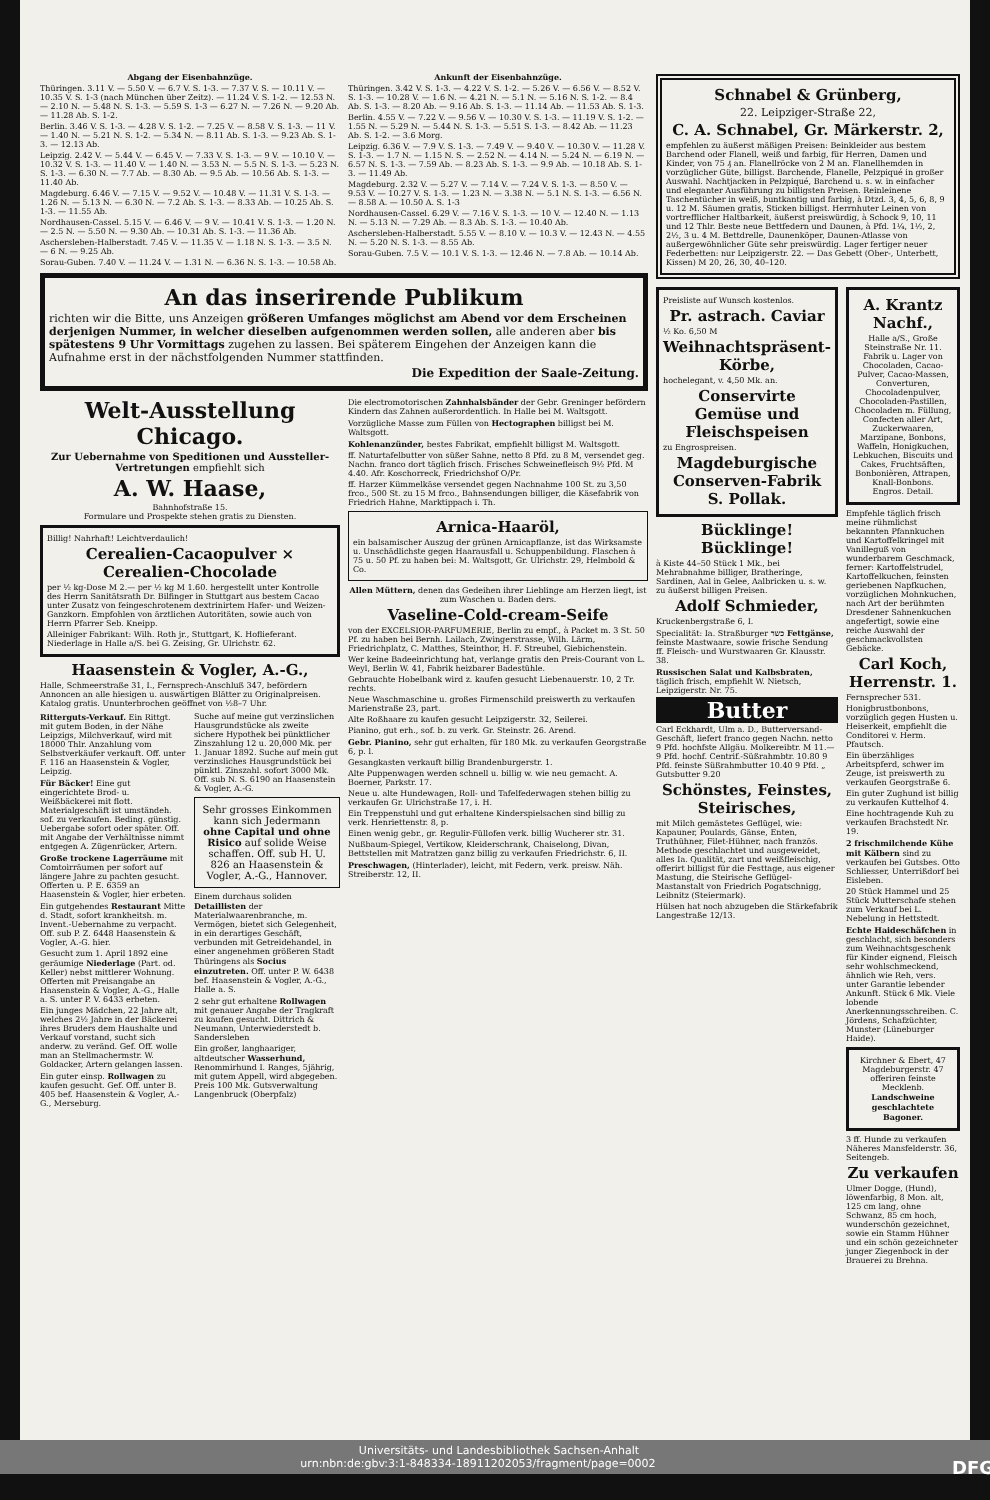Abgang der Eisenbahnzüge.
Thüringen. 3.11 V. — 5.50 V. — 6.7 V. S. 1-3. — 7.37 V. S. — 10.11 V. — 10.35 V. S. 1-3 (nach München über Zeitz). — 11.24 V. S. 1-2. — 12.53 N. — 2.10 N. — 5.48 N. S. 1-3. — 5.59 S. 1-3 — 6.27 N. — 7.26 N. — 9.20 Ab. — 11.28 Ab. S. 1-2.
Berlin. 3.46 V. S. 1-3. — 4.28 V. S. 1-2. — 7.25 V. — 8.58 V. S. 1-3. — 11 V. — 1.40 N. — 5.21 N. S. 1-2. — 5.34 N. — 8.11 Ab. S. 1-3. — 9.23 Ab. S. 1-3. — 12.13 Ab.
Leipzig. 2.42 V. — 5.44 V. — 6.45 V. — 7.33 V. S. 1-3. — 9 V. — 10.10 V. — 10.32 V. S. 1-3. — 11.40 V. — 1.40 N. — 3.53 N. — 5.5 N. S. 1-3. — 5.23 N. S. 1-3. — 6.30 N. — 7.7 Ab. — 8.30 Ab. — 9.5 Ab. — 10.56 Ab. S. 1-3. — 11.40 Ab.
Magdeburg. 6.46 V. — 7.15 V. — 9.52 V. — 10.48 V. — 11.31 V. S. 1-3. — 1.26 N. — 5.13 N. — 6.30 N. — 7.2 Ab. S. 1-3. — 8.33 Ab. — 10.25 Ab. S. 1-3. — 11.55 Ab.
Nordhausen-Cassel. 5.15 V. — 6.46 V. — 9 V. — 10.41 V. S. 1-3. — 1.20 N. — 2.5 N. — 5.50 N. — 9.30 Ab. — 10.31 Ab. S. 1-3. — 11.36 Ab.
Aschersleben-Halberstadt. 7.45 V. — 11.35 V. — 1.18 N. S. 1-3. — 3.5 N. — 6 N. — 9.25 Ab.
Sorau-Guben. 7.40 V. — 11.24 V. — 1.31 N. — 6.36 N. S. 1-3. — 10.58 Ab.
Ankunft der Eisenbahnzüge.
Thüringen. 3.42 V. S. 1-3. — 4.22 V. S. 1-2. — 5.26 V. — 6.56 V. — 8.52 V. S. 1-3. — 10.28 V. — 1.6 N. — 4.21 N. — 5.1 N. — 5.16 N. S. 1-2. — 8.4 Ab. S. 1-3. — 8.20 Ab. — 9.16 Ab. S. 1-3. — 11.14 Ab. — 11.53 Ab. S. 1-3.
Berlin. 4.55 V. — 7.22 V. — 9.56 V. — 10.30 V. S. 1-3. — 11.19 V. S. 1-2. — 1.55 N. — 5.29 N. — 5.44 N. S. 1-3. — 5.51 S. 1-3. — 8.42 Ab. — 11.23 Ab. S. 1-2. — 3.6 Morg.
Leipzig. 6.36 V. — 7.9 V. S. 1-3. — 7.49 V. — 9.40 V. — 10.30 V. — 11.28 V. S. 1-3. — 1.7 N. — 1.15 N. S. — 2.52 N. — 4.14 N. — 5.24 N. — 6.19 N. — 6.57 N. S. 1-3. — 7.59 Ab. — 8.23 Ab. S. 1-3. — 9.9 Ab. — 10.18 Ab. S. 1-3. — 11.49 Ab.
Magdeburg. 2.32 V. — 5.27 V. — 7.14 V. — 7.24 V. S. 1-3. — 8.50 V. — 9.53 V. — 10.27 V. S. 1-3. — 1.23 N. — 3.38 N. — 5.1 N. S. 1-3. — 6.56 N. — 8.58 A. — 10.50 A. S. 1-3
Nordhausen-Cassel. 6.29 V. — 7.16 V. S. 1-3. — 10 V. — 12.40 N. — 1.13 N. — 5.13 N. — 7.29 Ab. — 8.3 Ab. S. 1-3. — 10.40 Ab.
Aschersleben-Halberstadt. 5.55 V. — 8.10 V. — 10.3 V. — 12.43 N. — 4.55 N. — 5.20 N. S. 1-3. — 8.55 Ab.
Sorau-Guben. 7.5 V. — 10.1 V. S. 1-3. — 12.46 N. — 7.8 Ab. — 10.14 Ab.
An das inserirende Publikum
richten wir die Bitte, uns Anzeigen größeren Umfanges möglichst am Abend vor dem Erscheinen derjenigen Nummer, in welcher dieselben aufgenommen werden sollen, alle anderen aber bis spätestens 9 Uhr Vormittags zugehen zu lassen. Bei späterem Eingehen der Anzeigen kann die Aufnahme erst in der nächstfolgenden Nummer stattfinden.
Die Expedition der Saale-Zeitung.
Welt-Ausstellung Chicago.
Zur Uebernahme von Speditionen und Aussteller-Vertretungen empfiehlt sich
A. W. Haase,
Bahnhofstraße 15.
Formulare und Prospekte stehen gratis zu Diensten.
Billig! Nahrhaft! Leichtverdaulich!
Cerealien-Cacaopulver × Cerealien-Chocolade
per ½ kg-Dose M 2.— per ½ kg M 1.60. hergestellt unter Kontrolle des Herrn Sanitätsrath Dr. Bilfinger in Stuttgart aus bestem Cacao unter Zusatz von feingeschrotenem dextrinirtem Hafer- und Weizen-Ganzkorn. Empfohlen von ärztlichen Autoritäten, sowie auch von Herrn Pfarrer Seb. Kneipp.
Alleiniger Fabrikant: Wilh. Roth jr., Stuttgart, K. Hoflieferant. Niederlage in Halle a/S. bei G. Zeising, Gr. Ulrichstr. 62.
Haasenstein & Vogler, A.-G.,
Halle, Schmeerstraße 31, I., Fernsprech-Anschluß 347, befördern Annoncen an alle hiesigen u. auswärtigen Blätter zu Originalpreisen. Katalog gratis. Ununterbrochen geöffnet von ½8–7 Uhr.
Ritterguts-Verkauf. Ein Rittgt. mit gutem Boden, in der Nähe Leipzigs, Milchverkauf, wird mit 18000 Thlr. Anzahlung vom Selbstverkäufer verkauft. Off. unter F. 116 an Haasenstein & Vogler, Leipzig.
Für Bäcker! Eine gut eingerichtete Brod- u. Weißbäckerei mit flott. Materialgeschäft ist umständeh. sof. zu verkaufen. Beding. günstig. Uebergabe sofort oder später. Off. mit Angabe der Verhältnisse nimmt entgegen A. Zügenrücker, Artern.
Große trockene Lagerräume mit Comtoirräumen per sofort auf längere Jahre zu pachten gesucht. Offerten u. P. E. 6359 an Haasenstein & Vogler, hier erbeten.
Ein gutgehendes Restaurant Mitte d. Stadt, sofort krankheitsh. m. Invent.-Uebernahme zu verpacht. Off. sub P. Z. 6448 Haasenstein & Vogler, A.-G. hier.
Gesucht zum 1. April 1892 eine geräumige Niederlage (Part. od. Keller) nebst mittlerer Wohnung. Offerten mit Preisangabe an Haasenstein & Vogler, A.-G., Halle a. S. unter P. V. 6433 erbeten.
Ein junges Mädchen, 22 Jahre alt, welches 2½ Jahre in der Bäckerei ihres Bruders dem Haushalte und Verkauf vorstand, sucht sich anderw. zu veränd. Gef. Off. wolle man an Stellmachermstr. W. Goldacker, Artern gelangen lassen.
Ein guter einsp. Rollwagen zu kaufen gesucht. Gef. Off. unter B. 405 bef. Haasenstein & Vogler, A.-G., Merseburg.
Suche auf meine gut verzinslichen Hausgrundstücke als zweite sichere Hypothek bei pünktlicher Zinszahlung 12 u. 20,000 Mk. per 1. Januar 1892. Suche auf mein gut verzinsliches Hausgrundstück bei pünktl. Zinszahl. sofort 3000 Mk. Off. sub N. S. 6190 an Haasenstein & Vogler, A.-G.
Sehr grosses Einkommen kann sich Jedermann ohne Capital und ohne Risico auf solide Weise schaffen. Off. sub H. U. 826 an Haasenstein & Vogler, A.-G., Hannover.
Einem durchaus soliden Detaillisten der Materialwaarenbranche, m. Vermögen, bietet sich Gelegenheit, in ein derartiges Geschäft, verbunden mit Getreidehandel, in einer angenehmen größeren Stadt Thüringens als Socius einzutreten. Off. unter P. W. 6438 bef. Haasenstein & Vogler, A.-G., Halle a. S.
2 sehr gut erhaltene Rollwagen mit genauer Angabe der Tragkraft zu kaufen gesucht. Dittrich & Neumann, Unterwiederstedt b. Sandersleben
Ein großer, langhaariger, altdeutscher Wasserhund, Renommirhund I. Ranges, 5jährig, mit gutem Appell, wird abgegeben. Preis 100 Mk. Gutsverwaltung Langenbruck (Oberpfalz)
Die electromotorischen Zahnhalsbänder der Gebr. Greninger befördern Kindern das Zahnen außerordentlich. In Halle bei M. Waltsgott.
Vorzügliche Masse zum Füllen von Hectographen billigst bei M. Waltsgott.
Kohlenanzünder, bestes Fabrikat, empfiehlt billigst M. Waltsgott.
ff. Naturtafelbutter von süßer Sahne, netto 8 Pfd. zu 8 M, versendet geg. Nachn. franco dort täglich frisch. Frisches Schweinefleisch 9½ Pfd. M 4.40. Afr. Koschorreck, Friedrichshof O/Pr.
ff. Harzer Kümmelkäse versendet gegen Nachnahme 100 St. zu 3,50 frco., 500 St. zu 15 M frco., Bahnsendungen billiger, die Käsefabrik von Friedrich Hahne, Marktippach i. Th.
Arnica-Haaröl,
ein balsamischer Auszug der grünen Arnicapflanze, ist das Wirksamste u. Unschädlichste gegen Haarausfall u. Schuppenbildung. Flaschen à 75 u. 50 Pf. zu haben bei: M. Waltsgott, Gr. Ulrichstr. 29, Helmbold & Co.
Allen Müttern, denen das Gedeihen ihrer Lieblinge am Herzen liegt, ist zum Waschen u. Baden ders.
Vaseline-Cold-cream-Seife
von der EXCELSIOR-PARFUMERIE, Berlin zu empf., à Packet m. 3 St. 50 Pf. zu haben bei Bernh. Lailach, Zwingerstrasse, Wilh. Lärm, Friedrichplatz, C. Matthes, Steinthor, H. F. Streubel, Giebichenstein.
Wer keine Badeeinrichtung hat, verlange gratis den Preis-Courant von L. Weyl, Berlin W. 41, Fabrik heizbarer Badestühle.
Gebrauchte Hobelbank wird z. kaufen gesucht Liebenauerstr. 10, 2 Tr. rechts.
Neue Waschmaschine u. großes Firmenschild preiswerth zu verkaufen Marienstraße 23, part.
Alte Roßhaare zu kaufen gesucht Leipzigerstr. 32, Seilerei.
Pianino, gut erh., sof. b. zu verk. Gr. Steinstr. 26. Arend.
Gebr. Pianino, sehr gut erhalten, für 180 Mk. zu verkaufen Georgstraße 6, p. l.
Gesangkasten verkauft billig Brandenburgerstr. 1.
Alte Puppenwagen werden schnell u. billig w. wie neu gemacht. A. Boerner, Parkstr. 17.
Neue u. alte Hundewagen, Roll- und Tafelfederwagen stehen billig zu verkaufen Gr. Ulrichstraße 17, i. H.
Ein Treppenstuhl und gut erhaltene Kinderspielsachen sind billig zu verk. Henriettenstr. 8, p.
Einen wenig gebr., gr. Regulir-Füllofen verk. billig Wucherer str. 31.
Nußbaum-Spiegel, Vertikow, Kleiderschrank, Chaiselong, Divan, Bettstellen mit Matratzen ganz billig zu verkaufen Friedrichstr. 6, II.
Preschwagen, (Hinterlader), leicht, mit Federn, verk. preisw. Näh. Streiberstr. 12, II.
Schnabel & Grünberg,
22. Leipziger-Straße 22,
C. A. Schnabel, Gr. Märkerstr. 2,
empfehlen zu äußerst mäßigen Preisen: Beinkleider aus bestem Barchend oder Flanell, weiß und farbig, für Herren, Damen und Kinder, von 75 ₰ an. Flanellröcke von 2 M an. Flanellhemden in vorzüglicher Güte, billigst. Barchende, Flanelle, Pelzpiqué in großer Auswahl. Nachtjacken in Pelzpiqué, Barchend u. s. w. in einfacher und eleganter Ausführung zu billigsten Preisen. Reinleinene Taschentücher in weiß, buntkantig und farbig, à Dtzd. 3, 4, 5, 6, 8, 9 u. 12 M. Säumen gratis, Sticken billigst. Herrnhuter Leinen von vortrefflicher Haltbarkeit, äußerst preiswürdig, à Schock 9, 10, 11 und 12 Thlr. Beste neue Bettfedern und Daunen, à Pfd. 1¼, 1½, 2, 2½, 3 u. 4 M. Bettdrelle, Daunenköper, Daunen-Atlasse von außergewöhnlicher Güte sehr preiswürdig. Lager fertiger neuer Federbetten: nur Leipzigerstr. 22. — Das Gebett (Ober-, Unterbett, Kissen) M 20, 26, 30, 40–120.
Preisliste auf Wunsch kostenlos.
Pr. astrach. Caviar
½ Ko. 6,50 M
Weihnachtspräsent-Körbe,
hochelegant, v. 4,50 Mk. an.
Conservirte Gemüse und Fleischspeisen
zu Engrospreisen.
Magdeburgische Conserven-Fabrik S. Pollak.
Bücklinge! Bücklinge!
à Kiste 44–50 Stück 1 Mk., bei Mehrabnahme billiger, Bratheringe, Sardinen, Aal in Gelee, Aalbricken u. s. w. zu äußerst billigen Preisen.
Adolf Schmieder,
Kruckenbergstraße 6, I.
Specialität: Ia. Straßburger כשר Fettgänse, feinste Mastwaare, sowie frische Sendung ff. Fleisch- und Wurstwaaren Gr. Klausstr. 38.
Russischen Salat und Kalbsbraten, täglich frisch, empfiehlt W. Nietsch, Leipzigerstr. Nr. 75.
Butter
Carl Eckhardt, Ulm a. D., Butterversand-Geschäft, liefert franco gegen Nachn. netto 9 Pfd. hochfste Allgäu. Molkereibtr. M 11.— 9 Pfd. hochf. Centrif.-Süßrahmbtr. 10.80 9 Pfd. feinste Süßrahmbutter 10.40 9 Pfd. „ Gutsbutter 9.20
Schönstes, Feinstes, Steirisches,
mit Milch gemästetes Geflügel, wie: Kapauner, Poulards, Gänse, Enten, Truthühner, Filet-Hühner, nach französ. Methode geschlachtet und ausgeweidet, alles Ia. Qualität, zart und weißfleischig, offerirt billigst für die Festtage, aus eigener Mastung, die Steirische Geflügel-Mastanstalt von Friedrich Pogatschnigg, Leibnitz (Steiermark).
Hülsen hat noch abzugeben die Stärkefabrik Langestraße 12/13.
A. Krantz Nachf.,
Halle a/S., Große Steinstraße Nr. 11.
Fabrik u. Lager von Chocoladen, Cacao-Pulver, Cacao-Massen, Converturen, Chocoladenpulver, Chocoladen-Pastillen, Chocoladen m. Füllung, Confecten aller Art, Zuckerwaaren, Marzipane, Bonbons, Waffeln, Honigkuchen, Lebkuchen, Biscuits und Cakes, Fruchtsäften, Bonbonièren, Attrapen, Knall-Bonbons.
Engros. Detail.
Empfehle täglich frisch meine rühmlichst bekannten Pfannkuchen und Kartoffelkringel mit Vanilleguß von wunderbarem Geschmack, ferner: Kartoffelstrudel, Kartoffelkuchen, feinsten geriebenen Napfkuchen, vorzüglichen Mohnkuchen, nach Art der berühmten Dresdener Sahnenkuchen angefertigt, sowie eine reiche Auswahl der geschmackvollsten Gebäcke.
Carl Koch, Herrenstr. 1.
Fernsprecher 531.
Honigbrustbonbons, vorzüglich gegen Husten u. Heiserkeit, empfiehlt die Conditorei v. Herm. Pfautsch.
Ein überzähliges Arbeitspferd, schwer im Zeuge, ist preiswerth zu verkaufen Georgstraße 6.
Ein guter Zughund ist billig zu verkaufen Kuttelhof 4.
Eine hochtragende Kuh zu verkaufen Brachstedt Nr. 19.
2 frischmilchende Kühe mit Kälbern sind zu verkaufen bei Gutsbes. Otto Schliesser, Unterrißdorf bei Eisleben.
20 Stück Hammel und 25 Stück Mutterschafe stehen zum Verkauf bei L. Nebelung in Hettstedt.
Echte Haideschäfchen in geschlacht, sich besonders zum Weihnachtsgeschenk für Kinder eignend, Fleisch sehr wohlschmeckend, ähnlich wie Reh, vers. unter Garantie lebender Ankunft. Stück 6 Mk. Viele lobende Anerkennungsschreiben. C. Jördens, Schafzüchter, Munster (Lüneburger Haide).
Kirchner & Ebert, 47 Magdeburgerstr. 47 offeriren feinste Mecklenb. Landschweine geschlachtete Bagoner.
3 ff. Hunde zu verkaufen Näheres Mansfelderstr. 36, Seitengeb.
Zu verkaufen
Ulmer Dogge, (Hund), löwenfarbig, 8 Mon. alt, 125 cm lang, ohne Schwanz, 85 cm hoch, wunderschön gezeichnet, sowie ein Stamm Hühner und ein schön gezeichneter junger Ziegenbock in der Brauerei zu Brehna.
Universitäts- und Landesbibliothek Sachsen-Anhalt
urn:nbn:de:gbv:3:1-848334-18911202053/fragment/page=0002 DFG